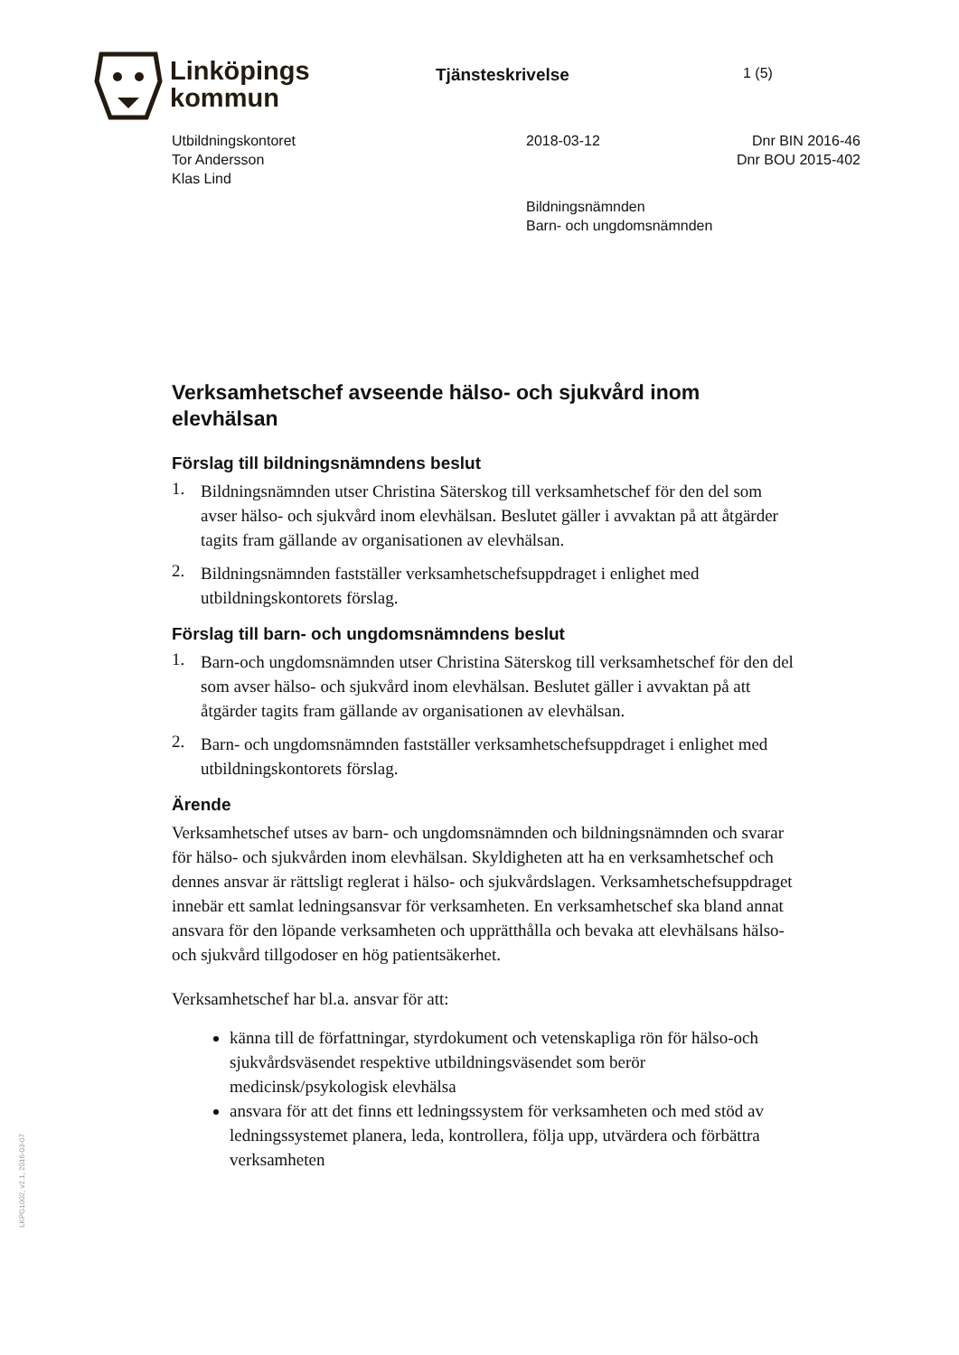Linköpings
kommun
Tjänsteskrivelse
1 (5)
Utbildningskontoret
Tor Andersson
Klas Lind
2018-03-12 Dnr BIN 2016-46
Dnr BOU 2015-402
Bildningsnämnden
Barn- och ungdomsnämnden
Verksamhetschef avseende hälso- och sjukvård inom elevhälsan
Förslag till bildningsnämndens beslut
1.
Bildningsnämnden utser Christina Säterskog till verksamhetschef för den del som avser hälso- och sjukvård inom elevhälsan. Beslutet gäller i avvaktan på att åtgärder tagits fram gällande av organisationen av elevhälsan.
2.
Bildningsnämnden fastställer verksamhetschefsuppdraget i enlighet med utbildningskontorets förslag.
Förslag till barn- och ungdomsnämndens beslut
1.
Barn-och ungdomsnämnden utser Christina Säterskog till verksamhetschef för den del som avser hälso- och sjukvård inom elevhälsan. Beslutet gäller i avvaktan på att åtgärder tagits fram gällande av organisationen av elevhälsan.
2.
Barn- och ungdomsnämnden fastställer verksamhetschefsuppdraget i enlighet med utbildningskontorets förslag.
Ärende
Verksamhetschef utses av barn- och ungdomsnämnden och bildningsnämnden och svarar för hälso- och sjukvården inom elevhälsan. Skyldigheten att ha en verksamhetschef och dennes ansvar är rättsligt reglerat i hälso- och sjukvårdslagen. Verksamhetschefsuppdraget innebär ett samlat ledningsansvar för verksamheten. En verksamhetschef ska bland annat ansvara för den löpande verksamheten och upprätthålla och bevaka att elevhälsans hälso- och sjukvård tillgodoser en hög patientsäkerhet.
Verksamhetschef har bl.a. ansvar för att:
känna till de författningar, styrdokument och vetenskapliga rön för hälso-och sjukvårdsväsendet respektive utbildningsväsendet som berör medicinsk/psykologisk elevhälsa
ansvara för att det finns ett ledningssystem för verksamheten och med stöd av ledningssystemet planera, leda, kontrollera, följa upp, utvärdera och förbättra verksamheten
LKPG1002, v2.1, 2016-03-07